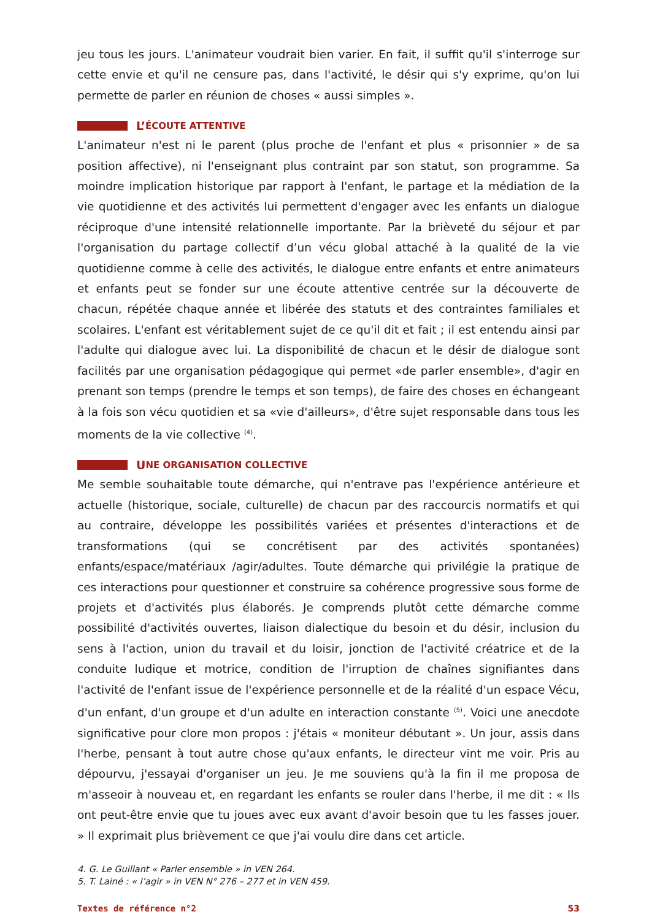jeu tous les jours. L'animateur voudrait bien varier. En fait, il suffit qu'il s'interroge sur cette envie et qu'il ne censure pas, dans l'activité, le désir qui s'y exprime, qu'on lui permette de parler en réunion de choses « aussi simples ».
L’ ÉCOUTE ATTENTIVE
L'animateur n'est ni le parent (plus proche de l'enfant et plus « prisonnier » de sa position affective), ni l'enseignant plus contraint par son statut, son programme. Sa moindre implication historique par rapport à l'enfant, le partage et la médiation de la vie quotidienne et des activités lui permettent d'engager avec les enfants un dialogue réciproque d'une intensité relationnelle importante. Par la brièveté du séjour et par l'organisation du partage collectif d’un vécu global attaché à la qualité de la vie quotidienne comme à celle des activités, le dialogue entre enfants et entre animateurs et enfants peut se fonder sur une écoute attentive centrée sur la découverte de chacun, répétée chaque année et libérée des statuts et des contraintes familiales et scolaires. L'enfant est véritablement sujet de ce qu'il dit et fait ; il est entendu ainsi par l'adulte qui dialogue avec lui. La disponibilité de chacun et le désir de dialogue sont facilités par une organisation pédagogique qui permet «de parler ensemble», d'agir en prenant son temps (prendre le temps et son temps), de faire des choses en échangeant à la fois son vécu quotidien et sa «vie d'ailleurs», d'être sujet responsable dans tous les moments de la vie collective <sup>(4)</sup>.
U NE ORGANISATION COLLECTIVE
Me semble souhaitable toute démarche, qui n'entrave pas l'expérience antérieure et actuelle (historique, sociale, culturelle) de chacun par des raccourcis normatifs et qui au contraire, développe les possibilités variées et présentes d'interactions et de transformations (qui se concrétisent par des activités spontanées) enfants/espace/matériaux /agir/adultes. Toute démarche qui privilégie la pratique de ces interactions pour questionner et construire sa cohérence progressive sous forme de projets et d'activités plus élaborés. Je comprends plutôt cette démarche comme possibilité d'activités ouvertes, liaison dialectique du besoin et du désir, inclusion du sens à l'action, union du travail et du loisir, jonction de l'activité créatrice et de la conduite ludique et motrice, condition de l'irruption de chaînes signifiantes dans l'activité de l'enfant issue de l'expérience personnelle et de la réalité d'un espace Vécu, d'un enfant, d'un groupe et d'un adulte en interaction constante <sup>(5)</sup>. Voici une anecdote significative pour clore mon propos : j'étais « moniteur débutant ». Un jour, assis dans l'herbe, pensant à tout autre chose qu'aux enfants, le directeur vint me voir. Pris au dépourvu, j'essayai d'organiser un jeu. Je me souviens qu'à la fin il me proposa de m'asseoir à nouveau et, en regardant les enfants se rouler dans l'herbe, il me dit : « Ils ont peut-être envie que tu joues avec eux avant d'avoir besoin que tu les fasses jouer. » Il exprimait plus brièvement ce que j'ai voulu dire dans cet article.
4. G. Le Guillant « Parler ensemble » in VEN 264.
5. T. Lainé : « l’agir » in VEN N° 276 – 277 et in VEN 459.
Textes de référence n°2 53